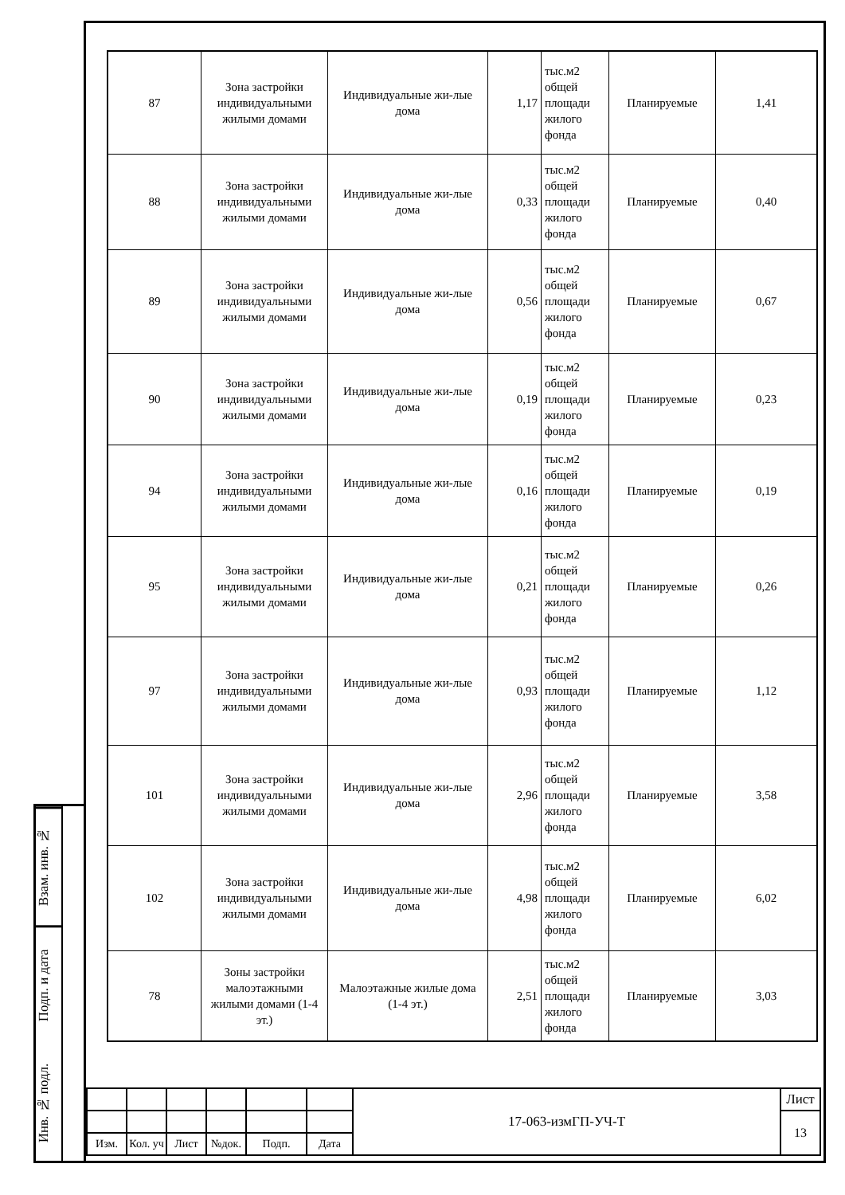Взам. инв. №
Подп. и дата
Инв. № подл.
| 87 | Зона застройки индивидуальными жилыми домами | Индивидуальные жи-лые дома | 1,17 | тыс.м2 общей площади жилого фонда | Планируемые | 1,41 |
| 88 | Зона застройки индивидуальными жилыми домами | Индивидуальные жи-лые дома | 0,33 | тыс.м2 общей площади жилого фонда | Планируемые | 0,40 |
| 89 | Зона застройки индивидуальными жилыми домами | Индивидуальные жи-лые дома | 0,56 | тыс.м2 общей площади жилого фонда | Планируемые | 0,67 |
| 90 | Зона застройки индивидуальными жилыми домами | Индивидуальные жи-лые дома | 0,19 | тыс.м2 общей площади жилого фонда | Планируемые | 0,23 |
| 94 | Зона застройки индивидуальными жилыми домами | Индивидуальные жи-лые дома | 0,16 | тыс.м2 общей площади жилого фонда | Планируемые | 0,19 |
| 95 | Зона застройки индивидуальными жилыми домами | Индивидуальные жи-лые дома | 0,21 | тыс.м2 общей площади жилого фонда | Планируемые | 0,26 |
| 97 | Зона застройки индивидуальными жилыми домами | Индивидуальные жи-лые дома | 0,93 | тыс.м2 общей площади жилого фонда | Планируемые | 1,12 |
| 101 | Зона застройки индивидуальными жилыми домами | Индивидуальные жи-лые дома | 2,96 | тыс.м2 общей площади жилого фонда | Планируемые | 3,58 |
| 102 | Зона застройки индивидуальными жилыми домами | Индивидуальные жи-лые дома | 4,98 | тыс.м2 общей площади жилого фонда | Планируемые | 6,02 |
| 78 | Зоны застройки малоэтажными жилыми домами (1-4 эт.) | Малоэтажные жилые дома (1-4 эт.) | 2,51 | тыс.м2 общей площади жилого фонда | Планируемые | 3,03 |
| | | | | | | 17-063-измГП-УЧ-Т | Лист |
| | | | | | | | 13 |
| Изм. | Кол. уч | Лист | №док. | Подп. | Дата | | |